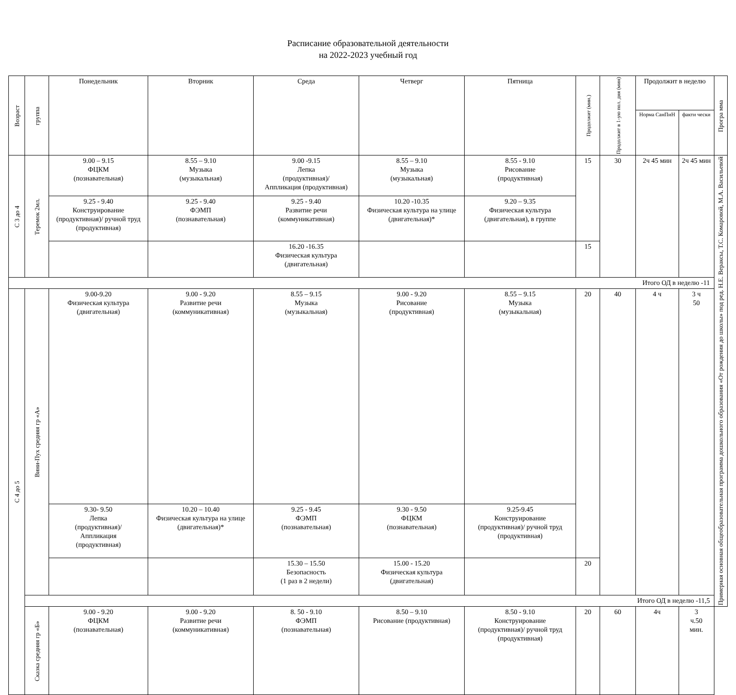Расписание образовательной деятельности
на 2022-2023 учебный год
| Возраст | группа | Понедельник | Вторник | Среда | Четверг | Пятница | Продолжит (мин.) | Продолжит в 1-ую пол. дня (мин) | Продолжит в неделю | | Програ мма |
| --- | --- | --- | --- | --- | --- | --- | --- | --- | --- | --- | --- |
| | | | | | | | | | Норма СанПиН | факти чески | |
| С 3 до 4 | Теремок 2мл. | 9.00 – 9.15 ФЦКМ (познавательная) | 8.55 – 9.10 Музыка (музыкальная) | 9.00 -9.15 Лепка (продуктивная)/ Аппликация (продуктивная) | 8.55 – 9.10 Музыка (музыкальная) | 8.55 - 9.10 Рисование (продуктивная) | 15 | 30 | 2ч 45 мин | 2ч 45 мин | Примерная основная общеобразовательная программа дошкольного образования «От рождения до школы» под ред. Н.Е. Вераксы, Т.С. Комаровой, М.А. Васильевой |
| | | 9.25 - 9.40 Конструирование (продуктивная)/ ручной труд (продуктивная) | 9.25 - 9.40 ФЭМП (познавательная) | 9.25 - 9.40 Развитие речи (коммуникативная) | 10.20 -10.35 Физическая культура на улице (двигательная)* | 9.20 – 9.35 Физическая культура (двигательная), в группе | | | | | |
| | | | | 16.20 -16.35 Физическая культура (двигательная) | | | 15 | | | | |
| Итого ОД в неделю -11 | | | | | | | | | | | |
| С 4 до 5 | Вини-Пух средняя гр «А» | 9.00-9.20 Физическая культура (двигательная) | 9.00 - 9.20 Развитие речи (коммуникативная) | 8.55 – 9.15 Музыка (музыкальная) | 9.00 - 9.20 Рисование (продуктивная) | 8.55 – 9.15 Музыка (музыкальная) | 20 | 40 | 4 ч | 3 ч 50 | |
| | | 9.30- 9.50 Лепка (продуктивная)/ Аппликация (продуктивная) | 10.20 – 10.40 Физическая культура на улице (двигательная)* | 9.25 - 9.45 ФЭМП (познавательная) | 9.30 - 9.50 ФЦКМ (познавательная) | 9.25-9.45 Конструирование (продуктивная)/ ручной труд (продуктивная) | | | | | |
| | | | | 15.30 – 15.50 Безопасность (1 раз в 2 недели) | 15.00 - 15.20 Физическая культура (двигательная) | | 20 | | | | |
| | Итого ОД в неделю -11,5 | | | | | | | | | | |
| | Сказка средняя гр «Б» | 9.00 - 9.20 ФЦКМ (познавательная) | 9.00 - 9.20 Развитие речи (коммуникативная) | 8. 50 - 9.10 ФЭМП (познавательная) | 8.50 – 9.10 Рисование (продуктивная) | 8.50 - 9.10 Конструирование (продуктивная)/ ручной труд (продуктивная) | 20 | 60 | 4ч | 3 ч.50 мин. | |